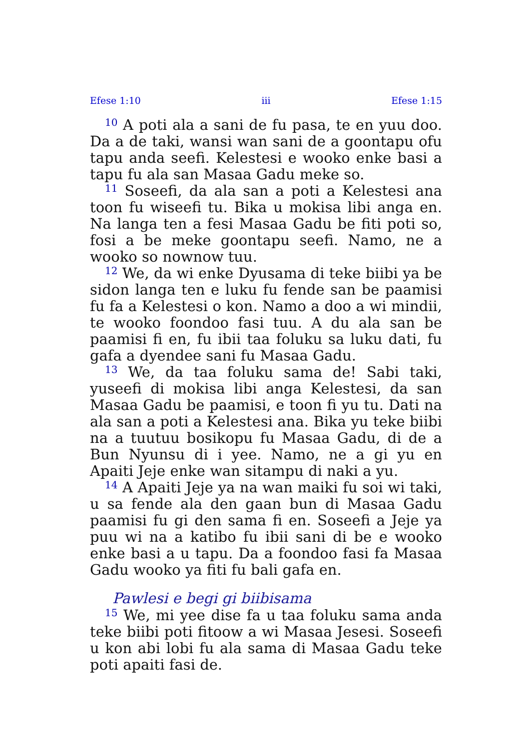Efese 1:10 iii Efese 1:15
<sup>10</sup> A poti ala a sani de fu pasa, te en yuu doo. Da a de taki, wansi wan sani de a goontapu ofu tapu anda seefi. Kelestesi e wooko enke basi a tapu fu ala san Masaa Gadu meke so.
<sup>11</sup> Soseefi, da ala san a poti a Kelestesi ana toon fu wiseefi tu. Bika u mokisa libi anga en. Na langa ten a fesi Masaa Gadu be fiti poti so, fosi a be meke goontapu seefi. Namo, ne a wooko so nownow tuu.
<sup>12</sup> We, da wi enke Dyusama di teke biibi ya be sidon langa ten e luku fu fende san be paamisi fu fa a Kelestesi o kon. Namo a doo a wi mindii, te wooko foondoo fasi tuu. A du ala san be paamisi fi en, fu ibii taa foluku sa luku dati, fu gafa a dyendee sani fu Masaa Gadu.
<sup>13</sup> We, da taa foluku sama de! Sabi taki, yuseefi di mokisa libi anga Kelestesi, da san Masaa Gadu be paamisi, e toon fi yu tu. Dati na ala san a poti a Kelestesi ana. Bika yu teke biibi na a tuutuu bosikopu fu Masaa Gadu, di de a Bun Nyunsu di i yee. Namo, ne a gi yu en Apaiti Jeje enke wan sitampu di naki a yu.
<sup>14</sup> A Apaiti Jeje ya na wan maiki fu soi wi taki, u sa fende ala den gaan bun di Masaa Gadu paamisi fu gi den sama fi en. Soseefi a Jeje ya puu wi na a katibo fu ibii sani di be e wooko enke basi a u tapu. Da a foondoo fasi fa Masaa Gadu wooko ya fiti fu bali gafa en.
Pawlesi e begi gi biibisama
<sup>15</sup> We, mi yee dise fa u taa foluku sama anda teke biibi poti fitoow a wi Masaa Jesesi. Soseefi u kon abi lobi fu ala sama di Masaa Gadu teke poti apaiti fasi de.